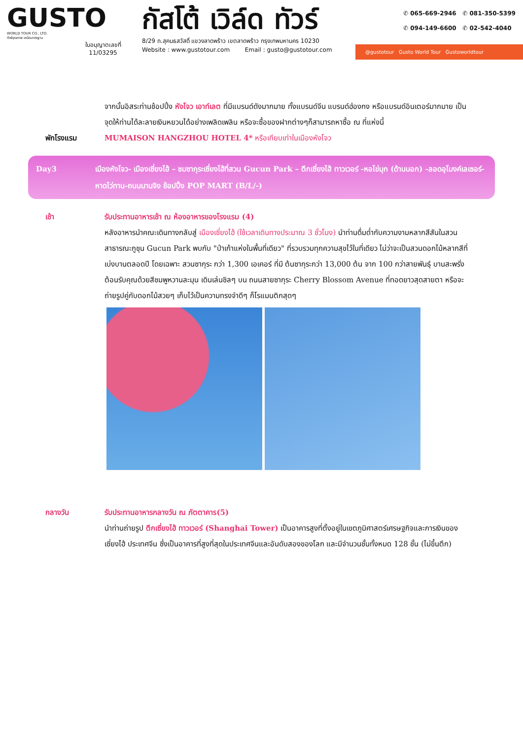GUSTO
WORLD TOUR CO., LTD.
ทัวร์คุณภาพ เหนือมาตรฐาน
ใบอนุญาตเลขที่
11/03295
กัสโต้ เวิล์ด ทัวร์
8/29 ถ.สุคนธสวัสดิ์ แขวงลาดพร้าว เขตลาดพร้าว กรุงเทพมหานคร 10230
Website : www.gustotour.com Email : gusto@gustotour.com
✆ 065-669-2946 ✆ 081-350-5399
✆ 094-149-6600 ✆ 02-542-4040
@gustotour Gusto World Tour Gustoworldtour
จากนั้นอิสระท่านช้อปปิ้ง หังโจว เอาท์เลต ที่มีแบรนด์ดังมากมาย ทั้งแบรนด์จีน แบรนด์ฮ่องกง หรือแบรนด์อินเตอร์มากมาย เป็นจุดให้ท่านได้ละลายเงินหยวนได้อย่างเพลิดเพลิน หรือจะซื้อของฝากต่างๆก็สามารถหาซื้อ ณ ที่แห่งนี้
พักโรงแรม MUMAISON HANGZHOU HOTEL 4* หรือเทียบเท่าในเมืองหังโจว
Day3 เมืองหังโจว- เมืองเซี่ยงไฮ้ – ชมซากุระเซี่ยงไฮ้ที่สวน Gucun Park – ตึกเซี่ยงไฮ้ ทาวเวอร์ -หอไข่มุก (ด้านนอก) -ลอดอุโมงค์เลเซอร์-หาดไว่ทาน-ถนนนานจิง ช้อปปิ้ง POP MART (B/L/-)
เช้า รับประทานอาหารเช้า ณ ห้องอาหารของโรงแรม (4)
หลังอาหารนำคณะเดินทางกลับสู่ เมืองเซี่ยงไฮ้ (ใช้เวลาเดินทางประมาณ 3 ชั่วโมง) นำท่านดื่มด่ำกับความงามหลากสีสันในสวนสาธารณะกูชุน Gucun Park พบกับ "ป่าเก้าแห่งในพื้นที่เดียว" ที่รวบรวมทุกความสุขไว้ในที่เดียว ไม่ว่าจะเป็นสวนดอกไม้หลากสีที่เบ่งบานตลอดปี โดยเฉพาะ สวนซากุระ กว่า 1,300 เอเคอร์ ที่มี ต้นซากุระกว่า 13,000 ต้น จาก 100 กว่าสายพันธุ์ บานสะพรั่งต้อนรับคุณด้วยสีชมพูหวานละมุน เดินเล่นชิลๆ บน ถนนสายซากุระ Cherry Blossom Avenue ที่ทอดยาวสุดสายตา หรือจะถ่ายรูปคู่กับดอกไม้สวยๆ เก็บไว้เป็นความทรงจำดีๆ ก็โรแมนติกสุดๆ
กลางวัน รับประทานอาหารกลางวัน ณ ภัตตาคาร(5)
นำท่านถ่ายรูป ตึกเซี่ยงไฮ้ ทาวเวอร์ (Shanghai Tower) เป็นอาคารสูงที่ตั้งอยู่ในเขตภูมิศาสตร์เศรษฐกิจและการเงินของเซี่ยงไฮ้ ประเทศจีน ซึ่งเป็นอาคารที่สูงที่สุดในประเทศจีนและอันดับสองของโลก และมีจำนวนชั้นทั้งหมด 128 ชั้น (ไม่ขึ้นตึก)